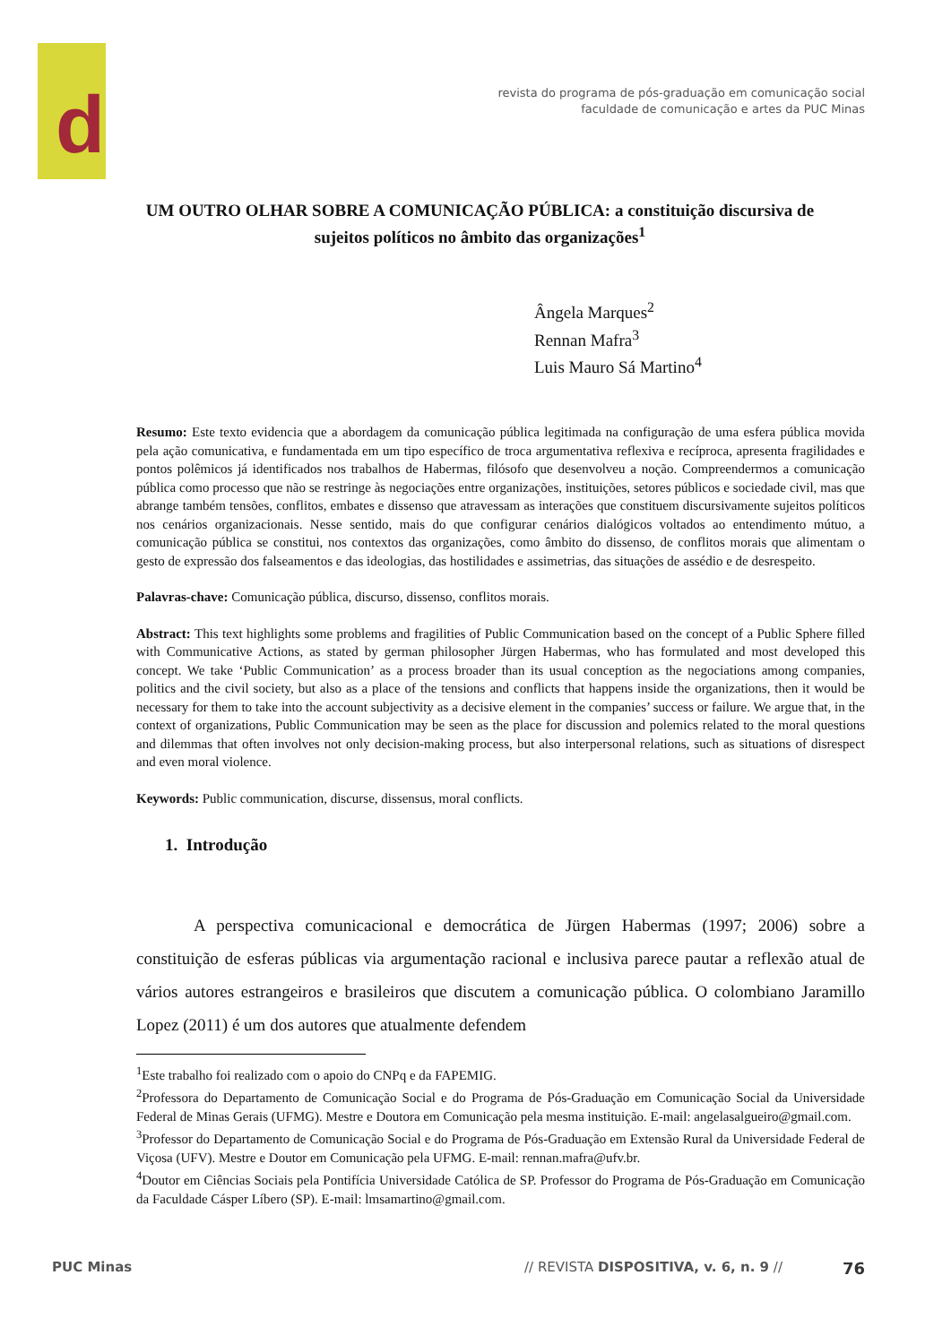d
revista do programa de pós-graduação em comunicação social
faculdade de comunicação e artes da PUC Minas
UM OUTRO OLHAR SOBRE A COMUNICAÇÃO PÚBLICA: a constituição discursiva de sujeitos políticos no âmbito das organizações<sup>1</sup>
Ângela Marques<sup>2</sup>
Rennan Mafra<sup>3</sup>
Luis Mauro Sá Martino<sup>4</sup>
Resumo: Este texto evidencia que a abordagem da comunicação pública legitimada na configuração de uma esfera pública movida pela ação comunicativa, e fundamentada em um tipo específico de troca argumentativa reflexiva e recíproca, apresenta fragilidades e pontos polêmicos já identificados nos trabalhos de Habermas, filósofo que desenvolveu a noção. Compreendermos a comunicação pública como processo que não se restringe às negociações entre organizações, instituições, setores públicos e sociedade civil, mas que abrange também tensões, conflitos, embates e dissenso que atravessam as interações que constituem discursivamente sujeitos políticos nos cenários organizacionais. Nesse sentido, mais do que configurar cenários dialógicos voltados ao entendimento mútuo, a comunicação pública se constitui, nos contextos das organizações, como âmbito do dissenso, de conflitos morais que alimentam o gesto de expressão dos falseamentos e das ideologias, das hostilidades e assimetrias, das situações de assédio e de desrespeito.
Palavras-chave: Comunicação pública, discurso, dissenso, conflitos morais.
Abstract: This text highlights some problems and fragilities of Public Communication based on the concept of a Public Sphere filled with Communicative Actions, as stated by german philosopher Jürgen Habermas, who has formulated and most developed this concept. We take ‘Public Communication’ as a process broader than its usual conception as the negociations among companies, politics and the civil society, but also as a place of the tensions and conflicts that happens inside the organizations, then it would be necessary for them to take into the account subjectivity as a decisive element in the companies’ success or failure. We argue that, in the context of organizations, Public Communication may be seen as the place for discussion and polemics related to the moral questions and dilemmas that often involves not only decision-making process, but also interpersonal relations, such as situations of disrespect and even moral violence.
Keywords: Public communication, discurse, dissensus, moral conflicts.
1. Introdução
A perspectiva comunicacional e democrática de Jürgen Habermas (1997; 2006) sobre a constituição de esferas públicas via argumentação racional e inclusiva parece pautar a reflexão atual de vários autores estrangeiros e brasileiros que discutem a comunicação pública. O colombiano Jaramillo Lopez (2011) é um dos autores que atualmente defendem
<sup>1</sup> Este trabalho foi realizado com o apoio do CNPq e da FAPEMIG.
<sup>2</sup> Professora do Departamento de Comunicação Social e do Programa de Pós-Graduação em Comunicação Social da Universidade Federal de Minas Gerais (UFMG). Mestre e Doutora em Comunicação pela mesma instituição. E-mail: angelasalgueiro@gmail.com.
<sup>3</sup> Professor do Departamento de Comunicação Social e do Programa de Pós-Graduação em Extensão Rural da Universidade Federal de Viçosa (UFV). Mestre e Doutor em Comunicação pela UFMG. E-mail: rennan.mafra@ufv.br.
<sup>4</sup> Doutor em Ciências Sociais pela Pontifícia Universidade Católica de SP. Professor do Programa de Pós-Graduação em Comunicação da Faculdade Cásper Líbero (SP). E-mail: lmsamartino@gmail.com.
PUC Minas // REVISTA DISPOSITIVA, v. 6, n. 9 // 76